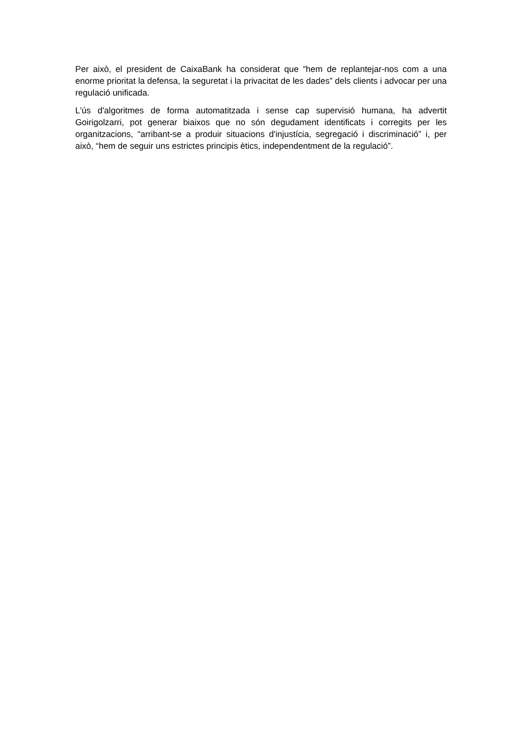Per això, el president de CaixaBank ha considerat que “hem de replantejar-nos com a una enorme prioritat la defensa, la seguretat i la privacitat de les dades” dels clients i advocar per una regulació unificada.
L'ús d'algoritmes de forma automatitzada i sense cap supervisió humana, ha advertit Goirigolzarri, pot generar biaixos que no són degudament identificats i corregits per les organitzacions, “arribant-se a produir situacions d'injustícia, segregació i discriminació” i, per això, “hem de seguir uns estrictes principis ètics, independentment de la regulació”.